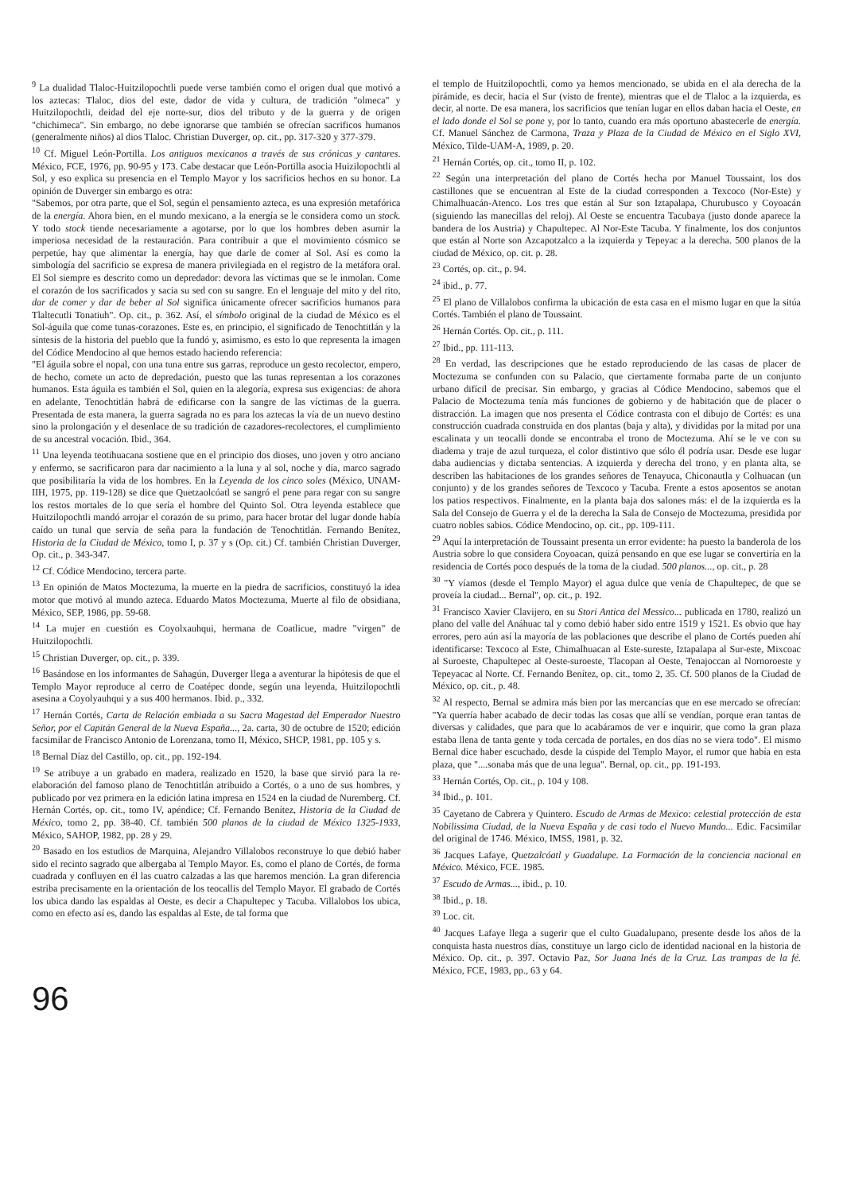<sup>9</sup> La dualidad Tlaloc-Huitzilopochtli puede verse también como el origen dual que motivó a los aztecas: Tlaloc, dios del este, dador de vida y cultura, de tradición "olmeca" y Huitzilopochtli, deidad del eje norte-sur, dios del tributo y de la guerra y de origen "chichimeca". Sin embargo, no debe ignorarse que también se ofrecían sacrificos humanos (generalmente niños) al dios Tlaloc. Christian Duverger, op. cit., pp. 317-320 y 377-379.
<sup>10</sup> Cf. Miguel León-Portilla. Los antiguos mexicanos a través de sus crónicas y cantares. México, FCE, 1976, pp. 90-95 y 173. Cabe destacar que León-Portilla asocia Huizilopochtli al Sol, y eso explica su presencia en el Templo Mayor y los sacrificios hechos en su honor. La opinión de Duverger sin embargo es otra:
"Sabemos, por otra parte, que el Sol, según el pensamiento azteca, es una expresión metafórica de la energía. Ahora bien, en el mundo mexicano, a la energía se le considera como un stock. Y todo stock tiende necesariamente a agotarse, por lo que los hombres deben asumir la imperiosa necesidad de la restauración. Para contribuir a que el movimiento cósmico se perpetúe, hay que alimentar la energía, hay que darle de comer al Sol. Así es como la simbología del sacrificio se expresa de manera privilegiada en el registro de la metáfora oral. El Sol siempre es descrito como un depredador: devora las víctimas que se le inmolan. Come el corazón de los sacrificados y sacia su sed con su sangre. En el lenguaje del mito y del rito, dar de comer y dar de beber al Sol significa únicamente ofrecer sacrificios humanos para Tlaltecutli Tonatiuh". Op. cit., p. 362. Así, el símbolo original de la ciudad de México es el Sol-águila que come tunas-corazones. Este es, en principio, el significado de Tenochtitlán y la síntesis de la historia del pueblo que la fundó y, asimismo, es esto lo que representa la imagen del Códice Mendocino al que hemos estado haciendo referencia:
"El águila sobre el nopal, con una tuna entre sus garras, reproduce un gesto recolector, empero, de hecho, comete un acto de depredación, puesto que las tunas representan a los corazones humanos. Esta águila es también el Sol, quien en la alegoría, expresa sus exigencias: de ahora en adelante, Tenochtitlán habrá de edificarse con la sangre de las víctimas de la guerra. Presentada de esta manera, la guerra sagrada no es para los aztecas la vía de un nuevo destino sino la prolongación y el desenlace de su tradición de cazadores-recolectores, el cumplimiento de su ancestral vocación. Ibid., 364.
<sup>11</sup> Una leyenda teotihuacana sostiene que en el principio dos dioses, uno joven y otro anciano y enfermo, se sacrificaron para dar nacimiento a la luna y al sol, noche y día, marco sagrado que posibilitaría la vida de los hombres. En la Leyenda de los cinco soles (México, UNAM-IIH, 1975, pp. 119-128) se dice que Quetzaolcóatl se sangró el pene para regar con su sangre los restos mortales de lo que sería el hombre del Quinto Sol. Otra leyenda establece que Huitzilopochtli mandó arrojar el corazón de su primo, para hacer brotar del lugar donde había caído un tunal que servía de seña para la fundación de Tenochtitlán. Fernando Benítez, Historia de la Ciudad de México, tomo I, p. 37 y s (Op. cit.) Cf. también Christian Duverger, Op. cit., p. 343-347.
<sup>12</sup> Cf. Códice Mendocino, tercera parte.
<sup>13</sup> En opinión de Matos Moctezuma, la muerte en la piedra de sacrificios, constituyó la idea motor que motivó al mundo azteca. Eduardo Matos Moctezuma, Muerte al filo de obsidiana, México, SEP, 1986, pp. 59-68.
<sup>14</sup> La mujer en cuestión es Coyolxauhqui, hermana de Coatlicue, madre "virgen" de Huitzilopochtli.
<sup>15</sup> Christian Duverger, op. cit., p. 339.
<sup>16</sup> Basándose en los informantes de Sahagún, Duverger llega a aventurar la hipótesis de que el Templo Mayor reproduce al cerro de Coatépec donde, según una leyenda, Huitzilopochtli asesina a Coyolyauhqui y a sus 400 hermanos. Ibid. p., 332.
<sup>17</sup> Hernán Cortés, Carta de Relación embiada a su Sacra Magestad del Emperador Nuestro Señor, por el Capitán General de la Nueva España..., 2a. carta, 30 de octubre de 1520; edición facsimilar de Francisco Antonio de Lorenzana, tomo II, México, SHCP, 1981, pp. 105 y s.
<sup>18</sup> Bernal Díaz del Castillo, op. cit., pp. 192-194.
<sup>19</sup> Se atribuye a un grabado en madera, realizado en 1520, la base que sirvió para la re-elaboración del famoso plano de Tenochtitlán atribuido a Cortés, o a uno de sus hombres, y publicado por vez primera en la edición latina impresa en 1524 en la ciudad de Nuremberg. Cf. Hernán Cortés, op. cit., tomo IV, apéndice; Cf. Fernando Benítez, Historia de la Ciudad de México, tomo 2, pp. 38-40. Cf. también 500 planos de la ciudad de México 1325-1933, México, SAHOP, 1982, pp. 28 y 29.
<sup>20</sup> Basado en los estudios de Marquina, Alejandro Villalobos reconstruye lo que debió haber sido el recinto sagrado que albergaba al Templo Mayor. Es, como el plano de Cortés, de forma cuadrada y confluyen en él las cuatro calzadas a las que haremos mención. La gran diferencia estriba precisamente en la orientación de los teocallis del Templo Mayor. El grabado de Cortés los ubica dando las espaldas al Oeste, es decir a Chapultepec y Tacuba. Villalobos los ubica, como en efecto así es, dando las espaldas al Este, de tal forma que
el templo de Huitzilopochtli, como ya hemos mencionado, se ubida en el ala derecha de la pirámide, es decir, hacia el Sur (visto de frente), mientras que el de Tlaloc a la izquierda, es decir, al norte. De esa manera, los sacrificios que tenían lugar en ellos daban hacia el Oeste, en el lado donde el Sol se pone y, por lo tanto, cuando era más oportuno abastecerle de energía. Cf. Manuel Sánchez de Carmona, Traza y Plaza de la Ciudad de México en el Siglo XVI, México, Tilde-UAM-A, 1989, p. 20.
<sup>21</sup> Hernán Cortés, op. cit., tomo II, p. 102.
<sup>22</sup> Según una interpretación del plano de Cortés hecha por Manuel Toussaint, los dos castillones que se encuentran al Este de la ciudad corresponden a Texcoco (Nor-Este) y Chimalhuacán-Atenco. Los tres que están al Sur son Iztapalapa, Churubusco y Coyoacán (siguiendo las manecillas del reloj). Al Oeste se encuentra Tacubaya (justo donde aparece la bandera de los Austria) y Chapultepec. Al Nor-Este Tacuba. Y finalmente, los dos conjuntos que están al Norte son Azcapotzalco a la izquierda y Tepeyac a la derecha. 500 planos de la ciudad de México, op. cit. p. 28.
<sup>23</sup> Cortés, op. cit., p. 94.
<sup>24</sup> ibid., p. 77.
<sup>25</sup> El plano de Villalobos confirma la ubicación de esta casa en el mismo lugar en que la sitúa Cortés. También el plano de Toussaint.
<sup>26</sup> Hernán Cortés. Op. cit., p. 111.
<sup>27</sup> Ibid., pp. 111-113.
<sup>28</sup> En verdad, las descripciones que he estado reproduciendo de las casas de placer de Moctezuma se confunden con su Palacio, que ciertamente formaba parte de un conjunto urbano difícil de precisar. Sin embargo, y gracias al Códice Mendocino, sabemos que el Palacio de Moctezuma tenía más funciones de gobierno y de habitación que de placer o distracción. La imagen que nos presenta el Códice contrasta con el dibujo de Cortés: es una construcción cuadrada construida en dos plantas (baja y alta), y divididas por la mitad por una escalinata y un teocalli donde se encontraba el trono de Moctezuma. Ahí se le ve con su diadema y traje de azul turqueza, el color distintivo que sólo él podría usar. Desde ese lugar daba audiencias y dictaba sentencias. A izquierda y derecha del trono, y en planta alta, se describen las habitaciones de los grandes señores de Tenayuca, Chiconautla y Colhuacan (un conjunto) y de los grandes señores de Texcoco y Tacuba. Frente a estos aposentos se anotan los patios respectivos. Finalmente, en la planta baja dos salones más: el de la izquierda es la Sala del Consejo de Guerra y el de la derecha la Sala de Consejo de Moctezuma, presidida por cuatro nobles sabios. Códice Mendocino, op. cit., pp. 109-111.
<sup>29</sup> Aquí la interpretación de Toussaint presenta un error evidente: ha puesto la banderola de los Austria sobre lo que considera Coyoacan, quizá pensando en que ese lugar se convertiría en la residencia de Cortés poco después de la toma de la ciudad. 500 planos..., op. cit., p. 28
<sup>30</sup> "Y víamos (desde el Templo Mayor) el agua dulce que venía de Chapultepec, de que se proveía la ciudad... Bernal", op. cit., p. 192.
<sup>31</sup> Francisco Xavier Clavijero, en su Stori Antica del Messico... publicada en 1780, realizó un plano del valle del Anáhuac tal y como debió haber sido entre 1519 y 1521. Es obvio que hay errores, pero aún así la mayoría de las poblaciones que describe el plano de Cortés pueden ahí identificarse: Texcoco al Este, Chimalhuacan al Este-sureste, Iztapalapa al Sur-este, Mixcoac al Suroeste, Chapultepec al Oeste-suroeste, Tlacopan al Oeste, Tenajoccan al Nornoroeste y Tepeyacac al Norte. Cf. Fernando Benítez, op. cit., tomo 2, 35. Cf. 500 planos de la Ciudad de México, op. cit., p. 48.
<sup>32</sup> Al respecto, Bernal se admira más bien por las mercancías que en ese mercado se ofrecían: "Ya querría haber acabado de decir todas las cosas que allí se vendían, porque eran tantas de diversas y calidades, que para que lo acabáramos de ver e inquirir, que como la gran plaza estaba llena de tanta gente y toda cercada de portales, en dos días no se viera todo". El mismo Bernal dice haber escuchado, desde la cúspide del Templo Mayor, el rumor que había en esta plaza, que "....sonaba más que de una legua". Bernal, op. cit., pp. 191-193.
<sup>33</sup> Hernán Cortés, Op. cit., p. 104 y 108.
<sup>34</sup> Ibid., p. 101.
<sup>35</sup> Cayetano de Cabrera y Quintero. Escudo de Armas de Mexico: celestial protección de esta Nobilissima Ciudad, de la Nueva España y de casi todo el Nuevo Mundo... Edic. Facsimilar del original de 1746. México, IMSS, 1981, p. 32.
<sup>36</sup> Jacques Lafaye, Quetzalcóatl y Guadalupe. La Formación de la conciencia nacional en México. México, FCE. 1985.
<sup>37</sup> Escudo de Armas..., ibid., p. 10.
<sup>38</sup> Ibid., p. 18.
<sup>39</sup> Loc. cit.
<sup>40</sup> Jacques Lafaye llega a sugerir que el culto Guadalupano, presente desde los años de la conquista hasta nuestros días, constituye un largo ciclo de identidad nacional en la historia de México. Op. cit., p. 397. Octavio Paz, Sor Juana Inés de la Cruz. Las trampas de la fé. México, FCE, 1983, pp., 63 y 64.
96